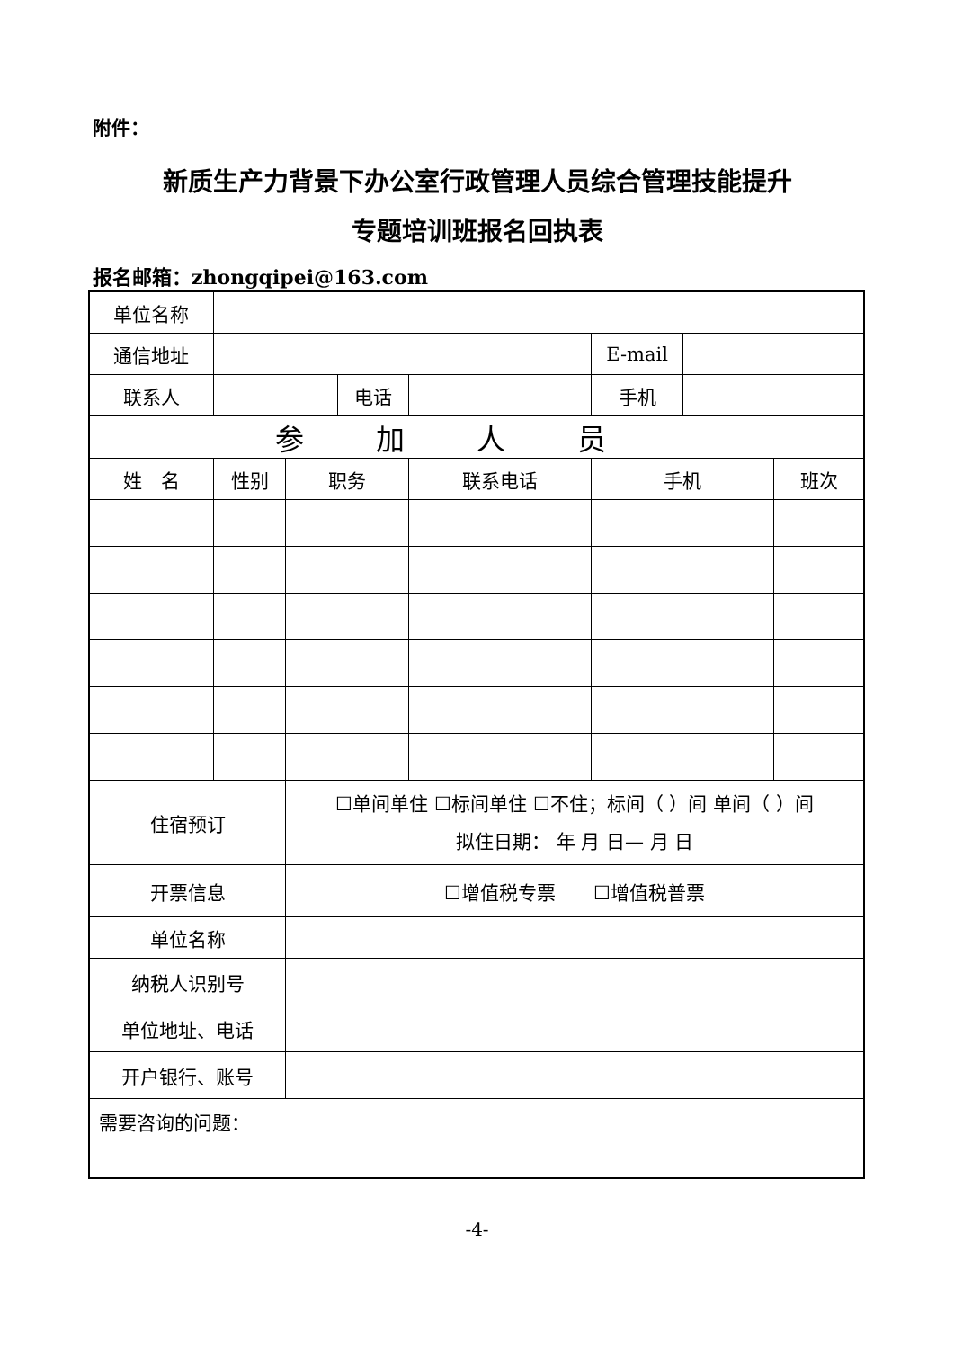附件：
新质生产力背景下办公室行政管理人员综合管理技能提升
专题培训班报名回执表
报名邮箱：zhongqipei@163.com
| 单位名称 | | | | | | | |
| 通信地址 | | | | | E-mail | | |
| 联系人 | | | 电话 | | 手机 | | |
| 参加人员 | | | | | | | |
| 姓 名 | 性别 | 职务 | | 联系电话 | 手机 | | 班次 |
| 住宿预订 | | ☐单间单住 ☐标间单住 ☐不住；标间（ ）间 单间（ ）间 拟住日期： 年 月 日— 月 日 | | | | | |
| 开票信息 | | ☐增值税专票 ☐增值税普票 | | | | | |
| 单位名称 | | | | | | | |
| 纳税人识别号 | | | | | | | |
| 单位地址、电话 | | | | | | | |
| 开户银行、账号 | | | | | | | |
| 需要咨询的问题： | | | | | | | |
-4-